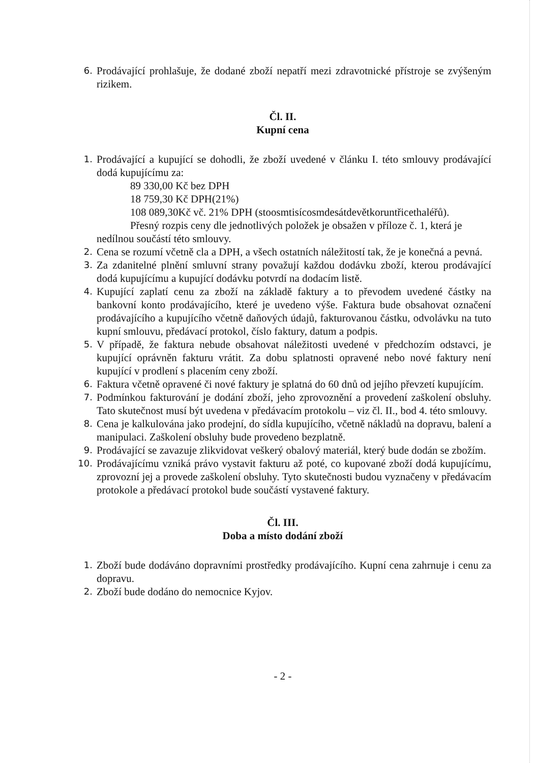6. Prodávající prohlašuje, že dodané zboží nepatří mezi zdravotnické přístroje se zvýšeným rizikem.
Čl. II.
Kupní cena
1. Prodávající a kupující se dohodli, že zboží uvedené v článku I. této smlouvy prodávající dodá kupujícímu za:
89 330,00 Kč bez DPH
18 759,30 Kč DPH(21%)
108 089,30Kč vč. 21% DPH (stoosmtisícosmdesátdevětkoruntřicethaléřů).
Přesný rozpis ceny dle jednotlivých položek je obsažen v příloze č. 1, která je
nedílnou součástí této smlouvy.
2. Cena se rozumí včetně cla a DPH, a všech ostatních náležitostí tak, že je konečná a pevná.
3. Za zdanitelné plnění smluvní strany považují každou dodávku zboží, kterou prodávající dodá kupujícímu a kupující dodávku potvrdí na dodacím listě.
4. Kupující zaplatí cenu za zboží na základě faktury a to převodem uvedené částky na bankovní konto prodávajícího, které je uvedeno výše. Faktura bude obsahovat označení prodávajícího a kupujícího včetně daňových údajů, fakturovanou částku, odvolávku na tuto kupní smlouvu, předávací protokol, číslo faktury, datum a podpis.
5. V případě, že faktura nebude obsahovat náležitosti uvedené v předchozím odstavci, je kupující oprávněn fakturu vrátit. Za dobu splatnosti opravené nebo nové faktury není kupující v prodlení s placením ceny zboží.
6. Faktura včetně opravené či nové faktury je splatná do 60 dnů od jejího převzetí kupujícím.
7. Podmínkou fakturování je dodání zboží, jeho zprovoznění a provedení zaškolení obsluhy. Tato skutečnost musí být uvedena v předávacím protokolu – viz čl. II., bod 4. této smlouvy.
8. Cena je kalkulována jako prodejní, do sídla kupujícího, včetně nákladů na dopravu, balení a manipulaci. Zaškolení obsluhy bude provedeno bezplatně.
9. Prodávající se zavazuje zlikvidovat veškerý obalový materiál, který bude dodán se zbožím.
10. Prodávajícímu vzniká právo vystavit fakturu až poté, co kupované zboží dodá kupujícímu, zprovozní jej a provede zaškolení obsluhy. Tyto skutečnosti budou vyznačeny v předávacím protokole a předávací protokol bude součástí vystavené faktury.
Čl. III.
Doba a místo dodání zboží
1. Zboží bude dodáváno dopravními prostředky prodávajícího. Kupní cena zahrnuje i cenu za dopravu.
2. Zboží bude dodáno do nemocnice Kyjov.
- 2 -